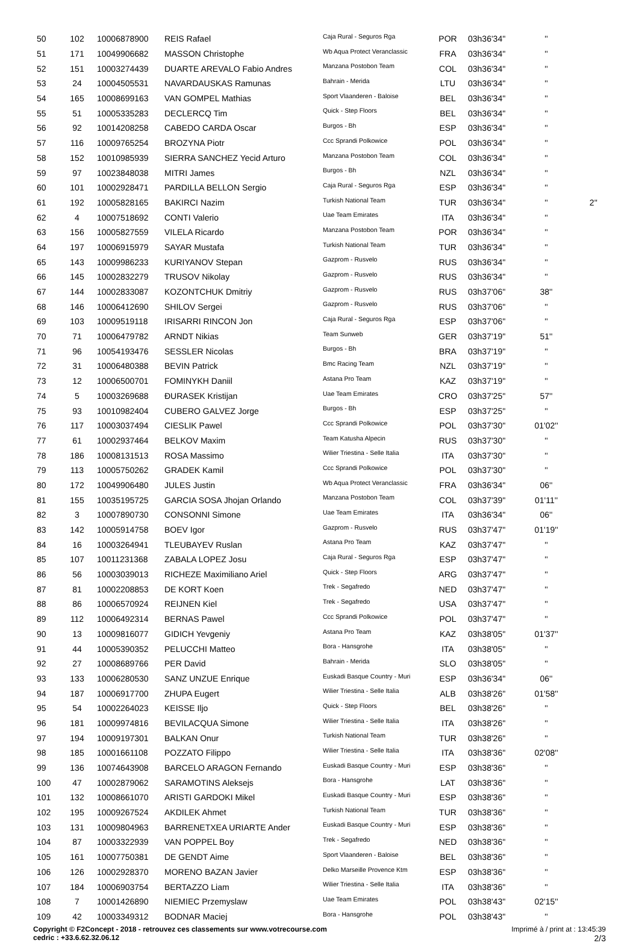| 50 | 102 | 10006878900 | REIS Rafael | Caja Rural - Seguros Rga | POR | 03h36'34'' | '' | |
| 51 | 171 | 10049906682 | MASSON Christophe | Wb Aqua Protect Veranclassic | FRA | 03h36'34'' | '' | |
| 52 | 151 | 10003274439 | DUARTE AREVALO Fabio Andres | Manzana Postobon Team | COL | 03h36'34'' | '' | |
| 53 | 24 | 10004505531 | NAVARDAUSKAS Ramunas | Bahrain - Merida | LTU | 03h36'34'' | '' | |
| 54 | 165 | 10008699163 | VAN GOMPEL Mathias | Sport Vlaanderen - Baloise | BEL | 03h36'34'' | '' | |
| 55 | 51 | 10005335283 | DECLERCQ Tim | Quick - Step Floors | BEL | 03h36'34'' | '' | |
| 56 | 92 | 10014208258 | CABEDO CARDA Oscar | Burgos - Bh | ESP | 03h36'34'' | '' | |
| 57 | 116 | 10009765254 | BROZYNA Piotr | Ccc Sprandi Polkowice | POL | 03h36'34'' | '' | |
| 58 | 152 | 10010985939 | SIERRA SANCHEZ Yecid Arturo | Manzana Postobon Team | COL | 03h36'34'' | '' | |
| 59 | 97 | 10023848038 | MITRI James | Burgos - Bh | NZL | 03h36'34'' | '' | |
| 60 | 101 | 10002928471 | PARDILLA BELLON Sergio | Caja Rural - Seguros Rga | ESP | 03h36'34'' | '' | |
| 61 | 192 | 10005828165 | BAKIRCI Nazim | Turkish National Team | TUR | 03h36'34'' | '' | 2'' |
| 62 | 4 | 10007518692 | CONTI Valerio | Uae Team Emirates | ITA | 03h36'34'' | '' | |
| 63 | 156 | 10005827559 | VILELA Ricardo | Manzana Postobon Team | POR | 03h36'34'' | '' | |
| 64 | 197 | 10006915979 | SAYAR Mustafa | Turkish National Team | TUR | 03h36'34'' | '' | |
| 65 | 143 | 10009986233 | KURIYANOV Stepan | Gazprom - Rusvelo | RUS | 03h36'34'' | '' | |
| 66 | 145 | 10002832279 | TRUSOV Nikolay | Gazprom - Rusvelo | RUS | 03h36'34'' | '' | |
| 67 | 144 | 10002833087 | KOZONTCHUK Dmitriy | Gazprom - Rusvelo | RUS | 03h37'06'' | 38'' | |
| 68 | 146 | 10006412690 | SHILOV Sergei | Gazprom - Rusvelo | RUS | 03h37'06'' | '' | |
| 69 | 103 | 10009519118 | IRISARRI RINCON Jon | Caja Rural - Seguros Rga | ESP | 03h37'06'' | '' | |
| 70 | 71 | 10006479782 | ARNDT Nikias | Team Sunweb | GER | 03h37'19'' | 51'' | |
| 71 | 96 | 10054193476 | SESSLER Nicolas | Burgos - Bh | BRA | 03h37'19'' | '' | |
| 72 | 31 | 10006480388 | BEVIN Patrick | Bmc Racing Team | NZL | 03h37'19'' | '' | |
| 73 | 12 | 10006500701 | FOMINYKH Daniil | Astana Pro Team | KAZ | 03h37'19'' | '' | |
| 74 | 5 | 10003269688 | ĐURASEK Kristijan | Uae Team Emirates | CRO | 03h37'25'' | 57'' | |
| 75 | 93 | 10010982404 | CUBERO GALVEZ Jorge | Burgos - Bh | ESP | 03h37'25'' | '' | |
| 76 | 117 | 10003037494 | CIESLIK Pawel | Ccc Sprandi Polkowice | POL | 03h37'30'' | 01'02'' | |
| 77 | 61 | 10002937464 | BELKOV Maxim | Team Katusha Alpecin | RUS | 03h37'30'' | '' | |
| 78 | 186 | 10008131513 | ROSA Massimo | Wilier Triestina - Selle Italia | ITA | 03h37'30'' | '' | |
| 79 | 113 | 10005750262 | GRADEK Kamil | Ccc Sprandi Polkowice | POL | 03h37'30'' | '' | |
| 80 | 172 | 10049906480 | JULES Justin | Wb Aqua Protect Veranclassic | FRA | 03h36'34'' | 06'' | |
| 81 | 155 | 10035195725 | GARCIA SOSA Jhojan Orlando | Manzana Postobon Team | COL | 03h37'39'' | 01'11'' | |
| 82 | 3 | 10007890730 | CONSONNI Simone | Uae Team Emirates | ITA | 03h36'34'' | 06'' | |
| 83 | 142 | 10005914758 | BOEV Igor | Gazprom - Rusvelo | RUS | 03h37'47'' | 01'19'' | |
| 84 | 16 | 10003264941 | TLEUBAYEV Ruslan | Astana Pro Team | KAZ | 03h37'47'' | '' | |
| 85 | 107 | 10011231368 | ZABALA LOPEZ Josu | Caja Rural - Seguros Rga | ESP | 03h37'47'' | '' | |
| 86 | 56 | 10003039013 | RICHEZE Maximiliano Ariel | Quick - Step Floors | ARG | 03h37'47'' | '' | |
| 87 | 81 | 10002208853 | DE KORT Koen | Trek - Segafredo | NED | 03h37'47'' | '' | |
| 88 | 86 | 10006570924 | REIJNEN Kiel | Trek - Segafredo | USA | 03h37'47'' | '' | |
| 89 | 112 | 10006492314 | BERNAS Pawel | Ccc Sprandi Polkowice | POL | 03h37'47'' | '' | |
| 90 | 13 | 10009816077 | GIDICH Yevgeniy | Astana Pro Team | KAZ | 03h38'05'' | 01'37'' | |
| 91 | 44 | 10005390352 | PELUCCHI Matteo | Bora - Hansgrohe | ITA | 03h38'05'' | '' | |
| 92 | 27 | 10008689766 | PER David | Bahrain - Merida | SLO | 03h38'05'' | '' | |
| 93 | 133 | 10006280530 | SANZ UNZUE Enrique | Euskadi Basque Country - Muri | ESP | 03h36'34'' | 06'' | |
| 94 | 187 | 10006917700 | ZHUPA Eugert | Wilier Triestina - Selle Italia | ALB | 03h38'26'' | 01'58'' | |
| 95 | 54 | 10002264023 | KEISSE Iljo | Quick - Step Floors | BEL | 03h38'26'' | '' | |
| 96 | 181 | 10009974816 | BEVILACQUA Simone | Wilier Triestina - Selle Italia | ITA | 03h38'26'' | '' | |
| 97 | 194 | 10009197301 | BALKAN Onur | Turkish National Team | TUR | 03h38'26'' | '' | |
| 98 | 185 | 10001661108 | POZZATO Filippo | Wilier Triestina - Selle Italia | ITA | 03h38'36'' | 02'08'' | |
| 99 | 136 | 10074643908 | BARCELO ARAGON Fernando | Euskadi Basque Country - Muri | ESP | 03h38'36'' | '' | |
| 100 | 47 | 10002879062 | SARAMOTINS Aleksejs | Bora - Hansgrohe | LAT | 03h38'36'' | '' | |
| 101 | 132 | 10008661070 | ARISTI GARDOKI Mikel | Euskadi Basque Country - Muri | ESP | 03h38'36'' | '' | |
| 102 | 195 | 10009267524 | AKDILEK Ahmet | Turkish National Team | TUR | 03h38'36'' | '' | |
| 103 | 131 | 10009804963 | BARRENETXEA URIARTE Ander | Euskadi Basque Country - Muri | ESP | 03h38'36'' | '' | |
| 104 | 87 | 10003322939 | VAN POPPEL Boy | Trek - Segafredo | NED | 03h38'36'' | '' | |
| 105 | 161 | 10007750381 | DE GENDT Aime | Sport Vlaanderen - Baloise | BEL | 03h38'36'' | '' | |
| 106 | 126 | 10002928370 | MORENO BAZAN Javier | Delko Marseille Provence Ktm | ESP | 03h38'36'' | '' | |
| 107 | 184 | 10006903754 | BERTAZZO Liam | Wilier Triestina - Selle Italia | ITA | 03h38'36'' | '' | |
| 108 | 7 | 10001426890 | NIEMIEC Przemyslaw | Uae Team Emirates | POL | 03h38'43'' | 02'15'' | |
| 109 | 42 | 10003349312 | BODNAR Maciej | Bora - Hansgrohe | POL | 03h38'43'' | '' | |
Copyright © F2Concept - 2018 - retrouvez ces classements sur www.votrecourse.com
cedric : +33.6.62.32.06.12
Imprimé à / print at : 13:45:39
2/3